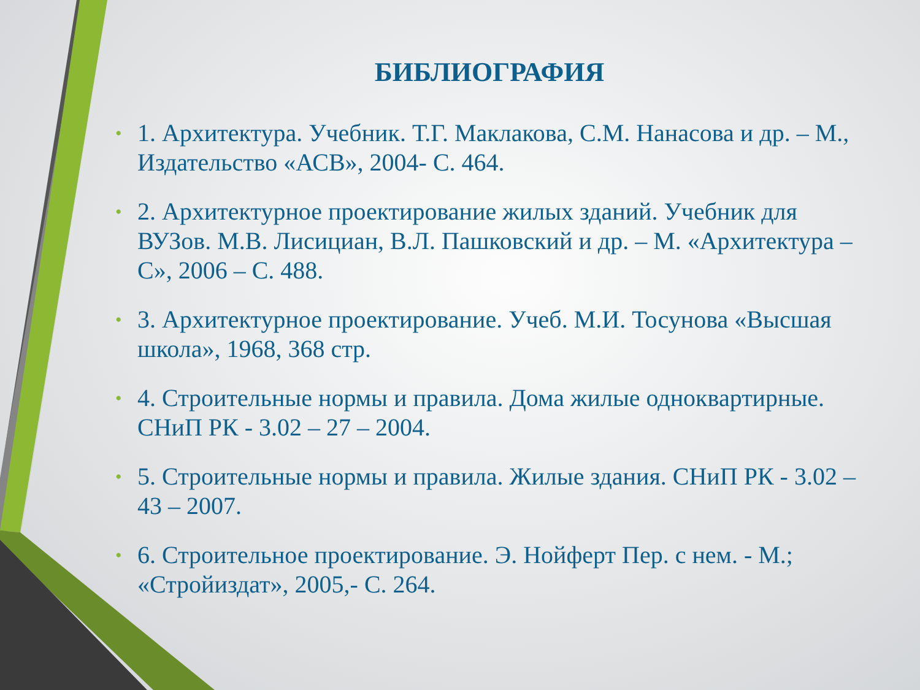БИБЛИОГРАФИЯ
• 1. Архитектура. Учебник. Т.Г. Маклакова, С.М. Нанасова и др. – М., Издательство «АСВ», 2004- С. 464.
• 2. Архитектурное проектирование жилых зданий. Учебник для ВУЗов. М.В. Лисициан, В.Л. Пашковский и др. – М. «Архитектура – С», 2006 – С. 488.
• 3. Архитектурное проектирование. Учеб. М.И. Тосунова «Высшая школа», 1968, 368 стр.
• 4. Строительные нормы и правила. Дома жилые одноквартирные. СНиП РК - 3.02 – 27 – 2004.
• 5. Строительные нормы и правила. Жилые здания. СНиП РК - 3.02 – 43 – 2007.
• 6. Строительное проектирование. Э. Нойферт Пер. с нем. - М.; «Стройиздат», 2005,- С. 264.